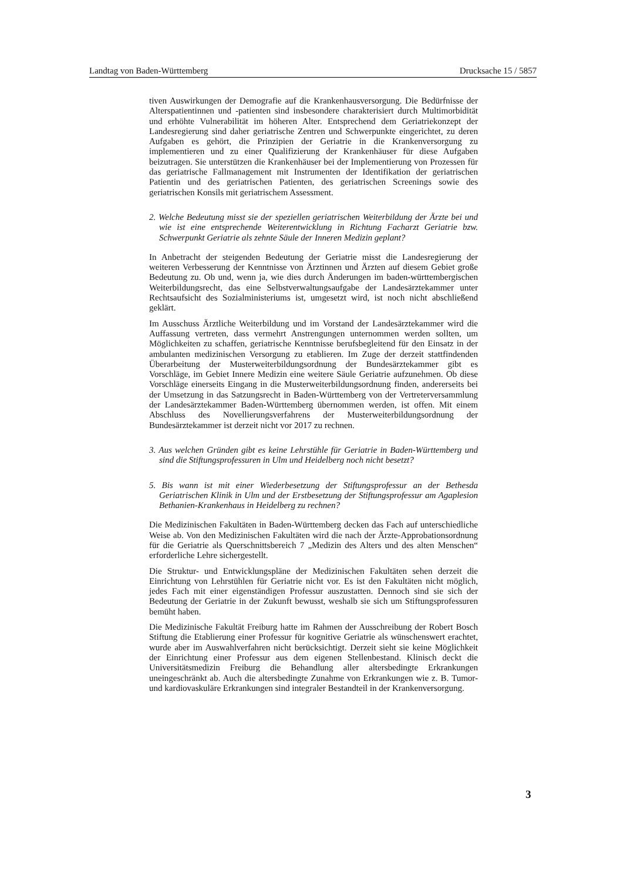Landtag von Baden-Württemberg Drucksache 15 / 5857
tiven Auswirkungen der Demografie auf die Krankenhausversorgung. Die Bedürfnisse der Alterspatientinnen und -patienten sind insbesondere charakterisiert durch Multimorbidität und erhöhte Vulnerabilität im höheren Alter. Entsprechend dem Geriatriekonzept der Landesregierung sind daher geriatrische Zentren und Schwerpunkte eingerichtet, zu deren Aufgaben es gehört, die Prinzipien der Geriatrie in die Krankenversorgung zu implementieren und zu einer Qualifizierung der Krankenhäuser für diese Aufgaben beizutragen. Sie unterstützen die Krankenhäuser bei der Implementierung von Prozessen für das geriatrische Fallmanagement mit Instrumenten der Identifikation der geriatrischen Patientin und des geriatrischen Patienten, des geriatrischen Screenings sowie des geriatrischen Konsils mit geriatrischem Assessment.
2. Welche Bedeutung misst sie der speziellen geriatrischen Weiterbildung der Ärzte bei und wie ist eine entsprechende Weiterentwicklung in Richtung Facharzt Geriatrie bzw. Schwerpunkt Geriatrie als zehnte Säule der Inneren Medizin geplant?
In Anbetracht der steigenden Bedeutung der Geriatrie misst die Landesregierung der weiteren Verbesserung der Kenntnisse von Ärztinnen und Ärzten auf diesem Gebiet große Bedeutung zu. Ob und, wenn ja, wie dies durch Änderungen im baden-württembergischen Weiterbildungsrecht, das eine Selbstverwaltungsaufgabe der Landesärztekammer unter Rechtsaufsicht des Sozialministeriums ist, umgesetzt wird, ist noch nicht abschließend geklärt.
Im Ausschuss Ärztliche Weiterbildung und im Vorstand der Landesärztekammer wird die Auffassung vertreten, dass vermehrt Anstrengungen unternommen werden sollten, um Möglichkeiten zu schaffen, geriatrische Kenntnisse berufsbegleitend für den Einsatz in der ambulanten medizinischen Versorgung zu etablieren. Im Zuge der derzeit stattfindenden Überarbeitung der Musterweiterbildungsordnung der Bundesärztekammer gibt es Vorschläge, im Gebiet Innere Medizin eine weitere Säule Geriatrie aufzunehmen. Ob diese Vorschläge einerseits Eingang in die Musterweiterbildungsordnung finden, andererseits bei der Umsetzung in das Satzungsrecht in Baden-Württemberg von der Vertreterversammlung der Landesärztekammer Baden-Württemberg übernommen werden, ist offen. Mit einem Abschluss des Novellierungsverfahrens der Musterweiterbildungsordnung der Bundesärztekammer ist derzeit nicht vor 2017 zu rechnen.
3. Aus welchen Gründen gibt es keine Lehrstühle für Geriatrie in Baden-Württemberg und sind die Stiftungsprofessuren in Ulm und Heidelberg noch nicht besetzt?
5. Bis wann ist mit einer Wiederbesetzung der Stiftungsprofessur an der Bethesda Geriatrischen Klinik in Ulm und der Erstbesetzung der Stiftungsprofessur am Agaplesion Bethanien-Krankenhaus in Heidelberg zu rechnen?
Die Medizinischen Fakultäten in Baden-Württemberg decken das Fach auf unterschiedliche Weise ab. Von den Medizinischen Fakultäten wird die nach der Ärzte-Approbationsordnung für die Geriatrie als Querschnittsbereich 7 „Medizin des Alters und des alten Menschen“ erforderliche Lehre sichergestellt.
Die Struktur- und Entwicklungspläne der Medizinischen Fakultäten sehen derzeit die Einrichtung von Lehrstühlen für Geriatrie nicht vor. Es ist den Fakultäten nicht möglich, jedes Fach mit einer eigenständigen Professur auszustatten. Dennoch sind sie sich der Bedeutung der Geriatrie in der Zukunft bewusst, weshalb sie sich um Stiftungsprofessuren bemüht haben.
Die Medizinische Fakultät Freiburg hatte im Rahmen der Ausschreibung der Robert Bosch Stiftung die Etablierung einer Professur für kognitive Geriatrie als wünschenswert erachtet, wurde aber im Auswahlverfahren nicht berücksichtigt. Derzeit sieht sie keine Möglichkeit der Einrichtung einer Professur aus dem eigenen Stellenbestand. Klinisch deckt die Universitätsmedizin Freiburg die Behandlung aller altersbedingte Erkrankungen uneingeschränkt ab. Auch die altersbedingte Zunahme von Erkrankungen wie z. B. Tumor- und kardiovaskuläre Erkrankungen sind integraler Bestandteil in der Krankenversorgung.
3